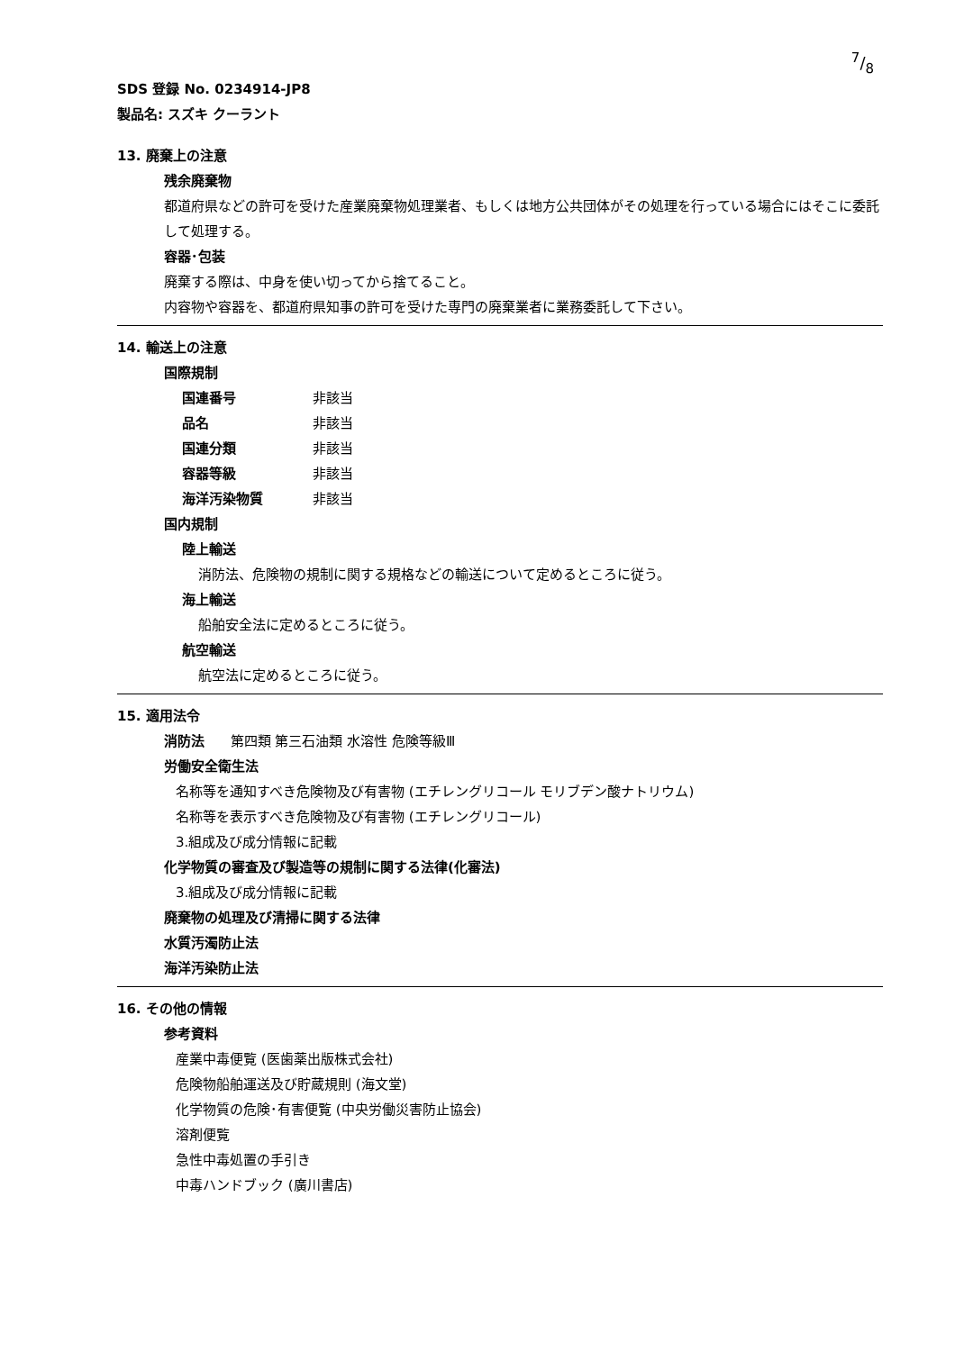7/8
SDS 登録 No. 0234914-JP8
製品名: スズキ クーラント
13. 廃棄上の注意
残余廃棄物
都道府県などの許可を受けた産業廃棄物処理業者、もしくは地方公共団体がその処理を行っている場合にはそこに委託して処理する。
容器･包装
廃棄する際は、中身を使い切ってから捨てること。
内容物や容器を、都道府県知事の許可を受けた専門の廃棄業者に業務委託して下さい。
14. 輸送上の注意
国際規制
国連番号 非該当
品名 非該当
国連分類 非該当
容器等級 非該当
海洋汚染物質 非該当
国内規制
陸上輸送
消防法、危険物の規制に関する規格などの輸送について定めるところに従う。
海上輸送
船舶安全法に定めるところに従う。
航空輸送
航空法に定めるところに従う。
15. 適用法令
消防法 第四類 第三石油類 水溶性 危険等級Ⅲ
労働安全衛生法
名称等を通知すべき危険物及び有害物 (エチレングリコール モリブデン酸ナトリウム)
名称等を表示すべき危険物及び有害物 (エチレングリコール)
3.組成及び成分情報に記載
化学物質の審査及び製造等の規制に関する法律(化審法)
3.組成及び成分情報に記載
廃棄物の処理及び清掃に関する法律
水質汚濁防止法
海洋汚染防止法
16. その他の情報
参考資料
産業中毒便覧 (医歯薬出版株式会社)
危険物船舶運送及び貯蔵規則 (海文堂)
化学物質の危険･有害便覧 (中央労働災害防止協会)
溶剤便覧
急性中毒処置の手引き
中毒ハンドブック (廣川書店)